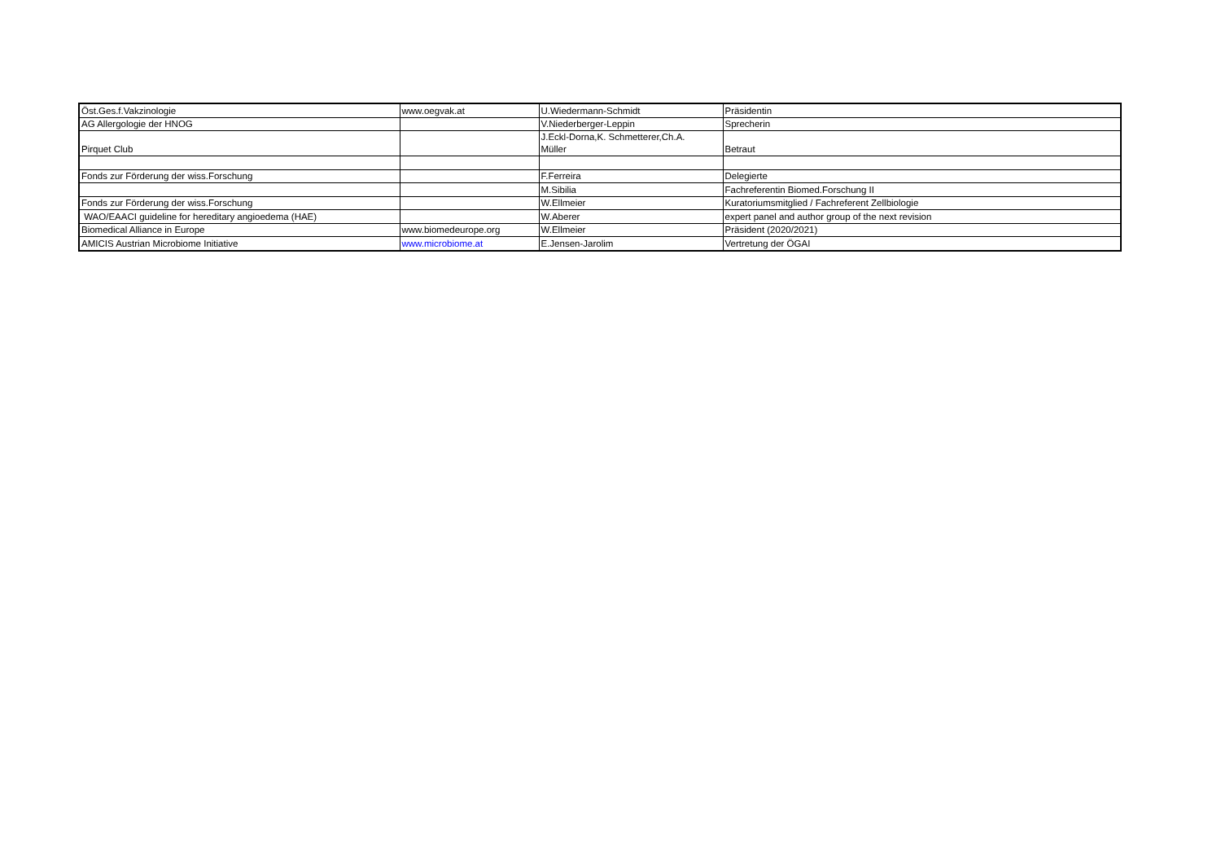| Öst.Ges.f.Vakzinologie | www.oegvak.at | U.Wiedermann-Schmidt | Präsidentin |
| AG Allergologie der HNOG | | V.Niederberger-Leppin | Sprecherin |
| Pirquet Club | | J.Eckl-Dorna,K. Schmetterer,Ch.A. Müller | Betraut |
| Fonds zur Förderung der wiss.Forschung | | F.Ferreira | Delegierte |
| | | M.Sibilia | Fachreferentin Biomed.Forschung II |
| Fonds zur Förderung der wiss.Forschung | | W.Ellmeier | Kuratoriumsmitglied / Fachreferent Zellbiologie |
| WAO/EAACI guideline for hereditary angioedema (HAE) | | W.Aberer | expert panel and author group of the next revision |
| Biomedical Alliance in Europe | www.biomedeurope.org | W.Ellmeier | Präsident (2020/2021) |
| AMICIS Austrian Microbiome Initiative | www.microbiome.at | E.Jensen-Jarolim | Vertretung der ÖGAI |